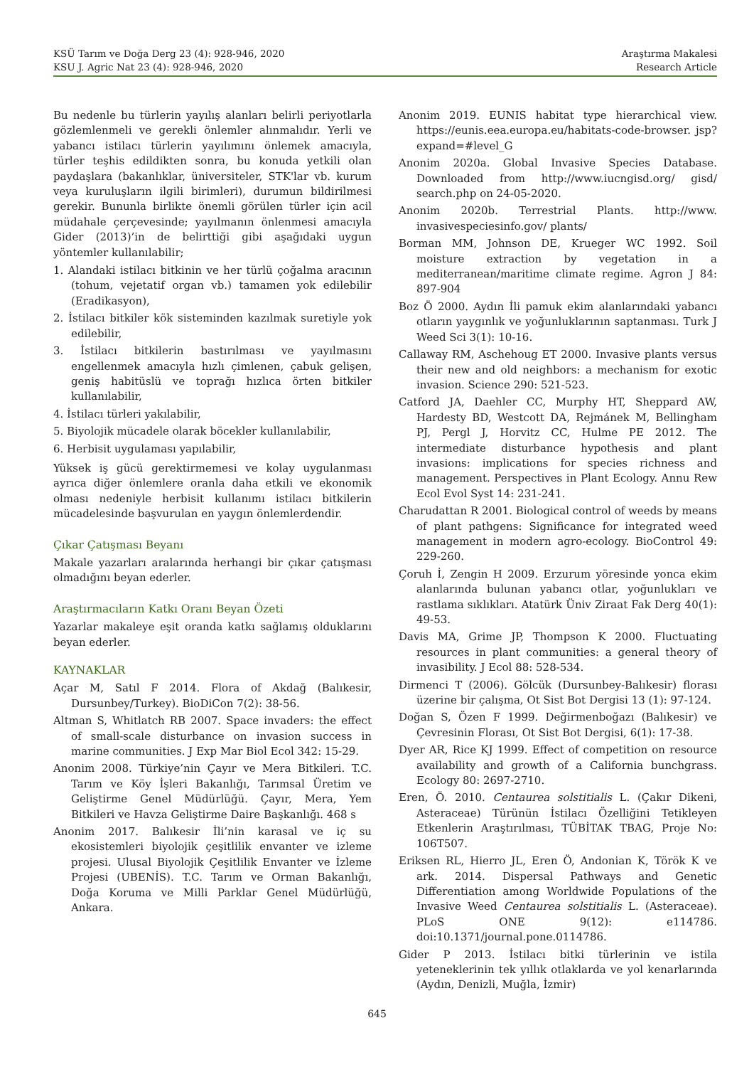KSÜ Tarım ve Doğa Derg 23 (4): 928-946, 2020
KSU J. Agric Nat 23 (4): 928-946, 2020
Araştırma Makalesi
Research Article
Bu nedenle bu türlerin yayılış alanları belirli periyotlarla gözlemlenmeli ve gerekli önlemler alınmalıdır. Yerli ve yabancı istilacı türlerin yayılımını önlemek amacıyla, türler teşhis edildikten sonra, bu konuda yetkili olan paydaşlara (bakanlıklar, üniversiteler, STK'lar vb. kurum veya kuruluşların ilgili birimleri), durumun bildirilmesi gerekir. Bununla birlikte önemli görülen türler için acil müdahale çerçevesinde; yayılmanın önlenmesi amacıyla Gider (2013)’in de belirttiği gibi aşağıdaki uygun yöntemler kullanılabilir;
1. Alandaki istilacı bitkinin ve her türlü çoğalma aracının (tohum, vejetatif organ vb.) tamamen yok edilebilir (Eradikasyon),
2. İstilacı bitkiler kök sisteminden kazılmak suretiyle yok edilebilir,
3. İstilacı bitkilerin bastırılması ve yayılmasını engellenmek amacıyla hızlı çimlenen, çabuk gelişen, geniş habitüslü ve toprağı hızlıca örten bitkiler kullanılabilir,
4. İstilacı türleri yakılabilir,
5. Biyolojik mücadele olarak böcekler kullanılabilir,
6. Herbisit uygulaması yapılabilir,
Yüksek iş gücü gerektirmemesi ve kolay uygulanması ayrıca diğer önlemlere oranla daha etkili ve ekonomik olması nedeniyle herbisit kullanımı istilacı bitkilerin mücadelesinde başvurulan en yaygın önlemlerdendir.
Çıkar Çatışması Beyanı
Makale yazarları aralarında herhangi bir çıkar çatışması olmadığını beyan ederler.
Araştırmacıların Katkı Oranı Beyan Özeti
Yazarlar makaleye eşit oranda katkı sağlamış olduklarını beyan ederler.
KAYNAKLAR
Açar M, Satıl F 2014. Flora of Akdağ (Balıkesir, Dursunbey/Turkey). BioDiCon 7(2): 38-56.
Altman S, Whitlatch RB 2007. Space invaders: the effect of small-scale disturbance on invasion success in marine communities. J Exp Mar Biol Ecol 342: 15-29.
Anonim 2008. Türkiye’nin Çayır ve Mera Bitkileri. T.C. Tarım ve Köy İşleri Bakanlığı, Tarımsal Üretim ve Geliştirme Genel Müdürlüğü. Çayır, Mera, Yem Bitkileri ve Havza Geliştirme Daire Başkanlığı. 468 s
Anonim 2017. Balıkesir İli’nin karasal ve iç su ekosistemleri biyolojik çeşitlilik envanter ve izleme projesi. Ulusal Biyolojik Çeşitlilik Envanter ve İzleme Projesi (UBENİS). T.C. Tarım ve Orman Bakanlığı, Doğa Koruma ve Milli Parklar Genel Müdürlüğü, Ankara.
Anonim 2019. EUNIS habitat type hierarchical view. https://eunis.eea.europa.eu/habitats-code-browser. jsp?expand=#level_G
Anonim 2020a. Global Invasive Species Database. Downloaded from http://www.iucngisd.org/ gisd/ search.php on 24-05-2020.
Anonim 2020b. Terrestrial Plants. http://www. invasivespeciesinfo.gov/ plants/
Borman MM, Johnson DE, Krueger WC 1992. Soil moisture extraction by vegetation in a mediterranean/maritime climate regime. Agron J 84: 897-904
Boz Ö 2000. Aydın İli pamuk ekim alanlarındaki yabancı otların yaygınlık ve yoğunluklarının saptanması. Turk J Weed Sci 3(1): 10-16.
Callaway RM, Aschehoug ET 2000. Invasive plants versus their new and old neighbors: a mechanism for exotic invasion. Science 290: 521-523.
Catford JA, Daehler CC, Murphy HT, Sheppard AW, Hardesty BD, Westcott DA, Rejmánek M, Bellingham PJ, Pergl J, Horvitz CC, Hulme PE 2012. The intermediate disturbance hypothesis and plant invasions: implications for species richness and management. Perspectives in Plant Ecology. Annu Rew Ecol Evol Syst 14: 231-241.
Charudattan R 2001. Biological control of weeds by means of plant pathgens: Significance for integrated weed management in modern agro-ecology. BioControl 49: 229-260.
Çoruh İ, Zengin H 2009. Erzurum yöresinde yonca ekim alanlarında bulunan yabancı otlar, yoğunlukları ve rastlama sıklıkları. Atatürk Üniv Ziraat Fak Derg 40(1): 49-53.
Davis MA, Grime JP, Thompson K 2000. Fluctuating resources in plant communities: a general theory of invasibility. J Ecol 88: 528-534.
Dirmenci T (2006). Gölcük (Dursunbey-Balıkesir) florası üzerine bir çalışma, Ot Sist Bot Dergisi 13 (1): 97-124.
Doğan S, Özen F 1999. Değirmenboğazı (Balıkesir) ve Çevresinin Florası, Ot Sist Bot Dergisi, 6(1): 17-38.
Dyer AR, Rice KJ 1999. Effect of competition on resource availability and growth of a California bunchgrass. Ecology 80: 2697-2710.
Eren, Ö. 2010. Centaurea solstitialis L. (Çakır Dikeni, Asteraceae) Türünün İstilacı Özelliğini Tetikleyen Etkenlerin Araştırılması, TÜBİTAK TBAG, Proje No: 106T507.
Eriksen RL, Hierro JL, Eren Ö, Andonian K, Török K ve ark. 2014. Dispersal Pathways and Genetic Differentiation among Worldwide Populations of the Invasive Weed Centaurea solstitialis L. (Asteraceae). PLoS ONE 9(12): e114786. doi:10.1371/journal.pone.0114786.
Gider P 2013. İstilacı bitki türlerinin ve istila yeteneklerinin tek yıllık otlaklarda ve yol kenarlarında (Aydın, Denizli, Muğla, İzmir)
645